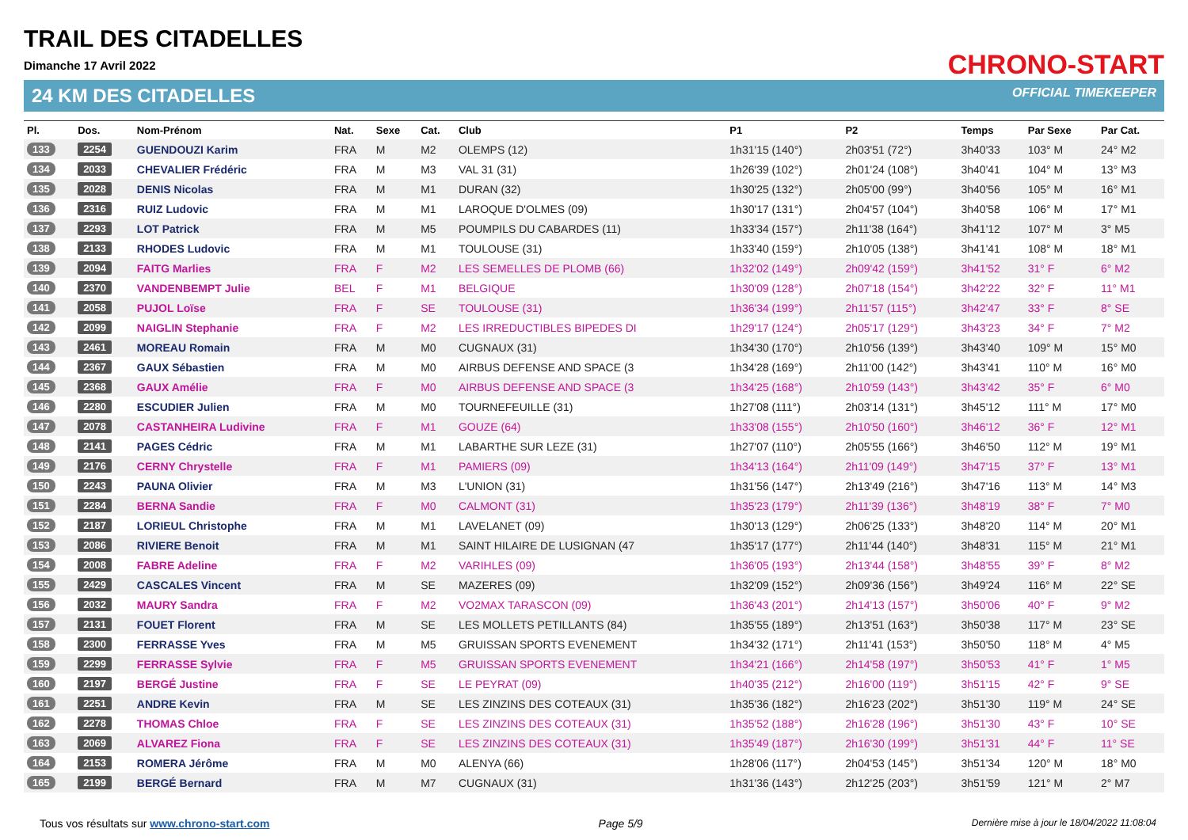TRAIL DES CITADELLES
Dimanche 17 Avril 2022 CHRONO-START
24 KM DES CITADELLES OFFICIAL TIMEKEEPER
| Pl. | Dos. | Nom-Prénom | Nat. | Sexe | Cat. | Club | P1 | P2 | Temps | Par Sexe | Par Cat. |
| --- | --- | --- | --- | --- | --- | --- | --- | --- | --- | --- | --- |
| 133 | 2254 | GUENDOUZI Karim | FRA | M | M2 | OLEMPS (12) | 1h31'15 (140°) | 2h03'51 (72°) | 3h40'33 | 103° M | 24° M2 |
| 134 | 2033 | CHEVALIER Frédéric | FRA | M | M3 | VAL 31 (31) | 1h26'39 (102°) | 2h01'24 (108°) | 3h40'41 | 104° M | 13° M3 |
| 135 | 2028 | DENIS Nicolas | FRA | M | M1 | DURAN (32) | 1h30'25 (132°) | 2h05'00 (99°) | 3h40'56 | 105° M | 16° M1 |
| 136 | 2316 | RUIZ Ludovic | FRA | M | M1 | LAROQUE D'OLMES (09) | 1h30'17 (131°) | 2h04'57 (104°) | 3h40'58 | 106° M | 17° M1 |
| 137 | 2293 | LOT Patrick | FRA | M | M5 | POUMPILS DU CABARDES (11) | 1h33'34 (157°) | 2h11'38 (164°) | 3h41'12 | 107° M | 3° M5 |
| 138 | 2133 | RHODES Ludovic | FRA | M | M1 | TOULOUSE (31) | 1h33'40 (159°) | 2h10'05 (138°) | 3h41'41 | 108° M | 18° M1 |
| 139 | 2094 | FAITG Marlies | FRA | F | M2 | LES SEMELLES DE PLOMB (66) | 1h32'02 (149°) | 2h09'42 (159°) | 3h41'52 | 31° F | 6° M2 |
| 140 | 2370 | VANDENBEMPT Julie | BEL | F | M1 | BELGIQUE | 1h30'09 (128°) | 2h07'18 (154°) | 3h42'22 | 32° F | 11° M1 |
| 141 | 2058 | PUJOL Loïse | FRA | F | SE | TOULOUSE (31) | 1h36'34 (199°) | 2h11'57 (115°) | 3h42'47 | 33° F | 8° SE |
| 142 | 2099 | NAIGLIN Stephanie | FRA | F | M2 | LES IRREDUCTIBLES BIPEDES DI | 1h29'17 (124°) | 2h05'17 (129°) | 3h43'23 | 34° F | 7° M2 |
| 143 | 2461 | MOREAU Romain | FRA | M | M0 | CUGNAUX (31) | 1h34'30 (170°) | 2h10'56 (139°) | 3h43'40 | 109° M | 15° M0 |
| 144 | 2367 | GAUX Sébastien | FRA | M | M0 | AIRBUS DEFENSE AND SPACE (3 | 1h34'28 (169°) | 2h11'00 (142°) | 3h43'41 | 110° M | 16° M0 |
| 145 | 2368 | GAUX Amélie | FRA | F | M0 | AIRBUS DEFENSE AND SPACE (3 | 1h34'25 (168°) | 2h10'59 (143°) | 3h43'42 | 35° F | 6° M0 |
| 146 | 2280 | ESCUDIER Julien | FRA | M | M0 | TOURNEFEUILLE (31) | 1h27'08 (111°) | 2h03'14 (131°) | 3h45'12 | 111° M | 17° M0 |
| 147 | 2078 | CASTANHEIRA Ludivine | FRA | F | M1 | GOUZE (64) | 1h33'08 (155°) | 2h10'50 (160°) | 3h46'12 | 36° F | 12° M1 |
| 148 | 2141 | PAGES Cédric | FRA | M | M1 | LABARTHE SUR LEZE (31) | 1h27'07 (110°) | 2h05'55 (166°) | 3h46'50 | 112° M | 19° M1 |
| 149 | 2176 | CERNY Chrystelle | FRA | F | M1 | PAMIERS (09) | 1h34'13 (164°) | 2h11'09 (149°) | 3h47'15 | 37° F | 13° M1 |
| 150 | 2243 | PAUNA Olivier | FRA | M | M3 | L'UNION (31) | 1h31'56 (147°) | 2h13'49 (216°) | 3h47'16 | 113° M | 14° M3 |
| 151 | 2284 | BERNA Sandie | FRA | F | M0 | CALMONT (31) | 1h35'23 (179°) | 2h11'39 (136°) | 3h48'19 | 38° F | 7° M0 |
| 152 | 2187 | LORIEUL Christophe | FRA | M | M1 | LAVELANET (09) | 1h30'13 (129°) | 2h06'25 (133°) | 3h48'20 | 114° M | 20° M1 |
| 153 | 2086 | RIVIERE Benoit | FRA | M | M1 | SAINT HILAIRE DE LUSIGNAN (47 | 1h35'17 (177°) | 2h11'44 (140°) | 3h48'31 | 115° M | 21° M1 |
| 154 | 2008 | FABRE Adeline | FRA | F | M2 | VARIHLES (09) | 1h36'05 (193°) | 2h13'44 (158°) | 3h48'55 | 39° F | 8° M2 |
| 155 | 2429 | CASCALES Vincent | FRA | M | SE | MAZERES (09) | 1h32'09 (152°) | 2h09'36 (156°) | 3h49'24 | 116° M | 22° SE |
| 156 | 2032 | MAURY Sandra | FRA | F | M2 | VO2MAX TARASCON (09) | 1h36'43 (201°) | 2h14'13 (157°) | 3h50'06 | 40° F | 9° M2 |
| 157 | 2131 | FOUET Florent | FRA | M | SE | LES MOLLETS PETILLANTS (84) | 1h35'55 (189°) | 2h13'51 (163°) | 3h50'38 | 117° M | 23° SE |
| 158 | 2300 | FERRASSE Yves | FRA | M | M5 | GRUISSAN SPORTS EVENEMENT | 1h34'32 (171°) | 2h11'41 (153°) | 3h50'50 | 118° M | 4° M5 |
| 159 | 2299 | FERRASSE Sylvie | FRA | F | M5 | GRUISSAN SPORTS EVENEMENT | 1h34'21 (166°) | 2h14'58 (197°) | 3h50'53 | 41° F | 1° M5 |
| 160 | 2197 | BERGÉ Justine | FRA | F | SE | LE PEYRAT (09) | 1h40'35 (212°) | 2h16'00 (119°) | 3h51'15 | 42° F | 9° SE |
| 161 | 2251 | ANDRE Kevin | FRA | M | SE | LES ZINZINS DES COTEAUX (31) | 1h35'36 (182°) | 2h16'23 (202°) | 3h51'30 | 119° M | 24° SE |
| 162 | 2278 | THOMAS Chloe | FRA | F | SE | LES ZINZINS DES COTEAUX (31) | 1h35'52 (188°) | 2h16'28 (196°) | 3h51'30 | 43° F | 10° SE |
| 163 | 2069 | ALVAREZ Fiona | FRA | F | SE | LES ZINZINS DES COTEAUX (31) | 1h35'49 (187°) | 2h16'30 (199°) | 3h51'31 | 44° F | 11° SE |
| 164 | 2153 | ROMERA Jérôme | FRA | M | M0 | ALENYA (66) | 1h28'06 (117°) | 2h04'53 (145°) | 3h51'34 | 120° M | 18° M0 |
| 165 | 2199 | BERGÉ Bernard | FRA | M | M7 | CUGNAUX (31) | 1h31'36 (143°) | 2h12'25 (203°) | 3h51'59 | 121° M | 2° M7 |
Tous vos résultats sur www.chrono-start.com Page 5/9 Dernière mise à jour le 18/04/2022 11:08:04